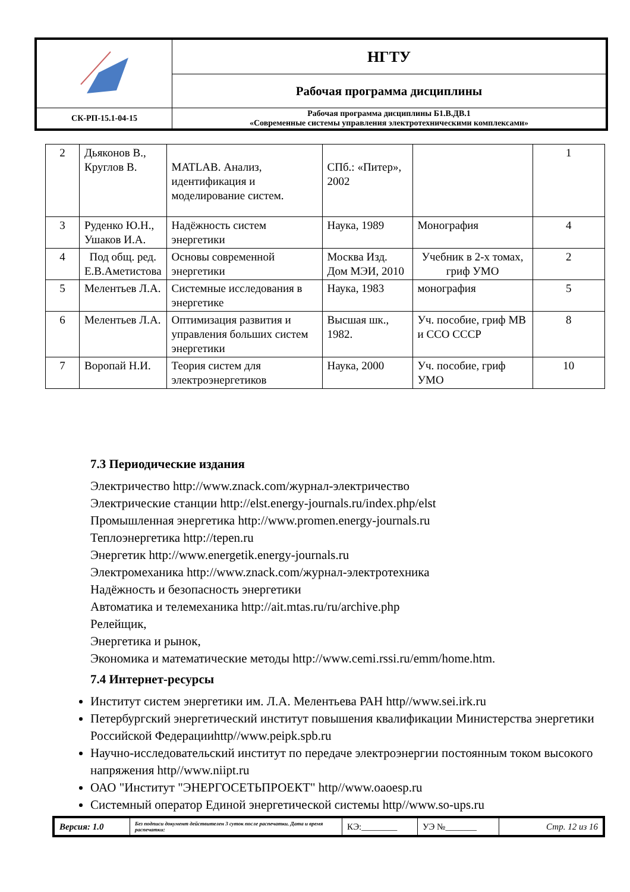| | НГТУ |
| | Рабочая программа дисциплины |
| СК-РП-15.1-04-15 | Рабочая программа дисциплины Б1.В.ДВ.1 «Современные системы управления электротехническими комплексами» |
| 2 | Дьяконов В., Круглов В. | MATLAB. Анализ, идентификация и моделирование систем. | СПб.: «Питер», 2002 | | 1 |
| 3 | Руденко Ю.Н., Ушаков И.А. | Надёжность систем энергетики | Наука, 1989 | Монография | 4 |
| 4 | Под общ. ред. Е.В.Аметистова | Основы современной энергетики | Москва Изд. Дом МЭИ, 2010 | Учебник в 2-х томах, гриф УМО | 2 |
| 5 | Мелентьев Л.А. | Системные исследования в энергетике | Наука, 1983 | монография | 5 |
| 6 | Мелентьев Л.А. | Оптимизация развития и управления больших систем энергетики | Высшая шк., 1982. | Уч. пособие, гриф МВ и ССО СССР | 8 |
| 7 | Воропай Н.И. | Теория систем для электроэнергетиков | Наука, 2000 | Уч. пособие, гриф УМО | 10 |
7.3 Периодические издания
Электричество http://www.znack.com/журнал-электричество
Электрические станции http://elst.energy-journals.ru/index.php/elst
Промышленная энергетика http://www.promen.energy-journals.ru
Теплоэнергетика http://tepen.ru
Энергетик http://www.energetik.energy-journals.ru
Электромеханика http://www.znack.com/журнал-электротехника
Надёжность и безопасность энергетики
Автоматика и телемеханика http://ait.mtas.ru/ru/archive.php
Релейщик,
Энергетика и рынок,
Экономика и математические методы http://www.cemi.rssi.ru/emm/home.htm.
7.4 Интернет-ресурсы
Институт систем энергетики им. Л.А. Мелентьева РАН http//www.sei.irk.ru
Петербургский энергетический институт повышения квалификации Министерства энергетики Российской Федерацииhttp//www.peipk.spb.ru
Научно-исследовательский институт по передаче электроэнергии постоянным током высокого напряжения http//www.niipt.ru
ОАО "Институт "ЭНЕРГОСЕТЬПРОЕКТ" http//www.oaoesp.ru
Системный оператор Единой энергетической системы http//www.so-ups.ru
| Версия: 1.0 | Без подписи документ действителен 3 суток после распечатки. Дата и время распечатки: | КЭ:________ | УЭ №_______ | Стр. 12 из 16 |